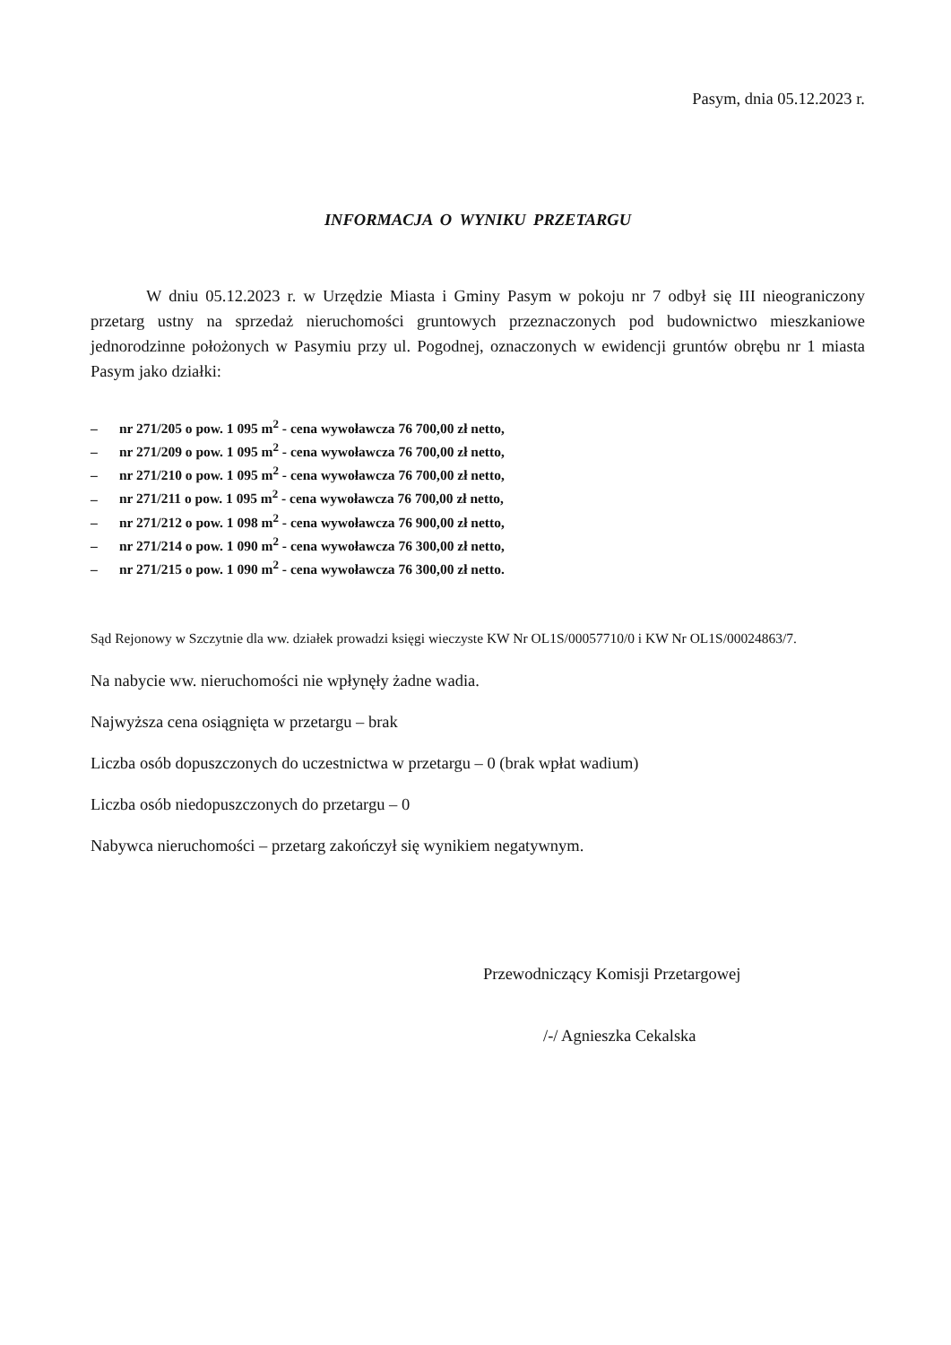Pasym, dnia 05.12.2023 r.
INFORMACJA O WYNIKU PRZETARGU
W dniu 05.12.2023 r. w Urzędzie Miasta i Gminy Pasym w pokoju nr 7 odbył się III nieograniczony przetarg ustny na sprzedaż nieruchomości gruntowych przeznaczonych pod budownictwo mieszkaniowe jednorodzinne położonych w Pasymiu przy ul. Pogodnej, oznaczonych w ewidencji gruntów obrębu nr 1 miasta Pasym jako działki:
– nr 271/205 o pow. 1 095 m<sup>2</sup> - cena wywoławcza 76 700,00 zł netto,
– nr 271/209 o pow. 1 095 m<sup>2</sup> - cena wywoławcza 76 700,00 zł netto,
– nr 271/210 o pow. 1 095 m<sup>2</sup> - cena wywoławcza 76 700,00 zł netto,
– nr 271/211 o pow. 1 095 m<sup>2</sup> - cena wywoławcza 76 700,00 zł netto,
– nr 271/212 o pow. 1 098 m<sup>2</sup> - cena wywoławcza 76 900,00 zł netto,
– nr 271/214 o pow. 1 090 m<sup>2</sup> - cena wywoławcza 76 300,00 zł netto,
– nr 271/215 o pow. 1 090 m<sup>2</sup> - cena wywoławcza 76 300,00 zł netto.
Sąd Rejonowy w Szczytnie dla ww. działek prowadzi księgi wieczyste KW Nr OL1S/00057710/0 i KW Nr OL1S/00024863/7.
Na nabycie ww. nieruchomości nie wpłynęły żadne wadia.
Najwyższa cena osiągnięta w przetargu – brak
Liczba osób dopuszczonych do uczestnictwa w przetargu – 0 (brak wpłat wadium)
Liczba osób niedopuszczonych do przetargu – 0
Nabywca nieruchomości – przetarg zakończył się wynikiem negatywnym.
Przewodniczący Komisji Przetargowej
/-/ Agnieszka Cekalska